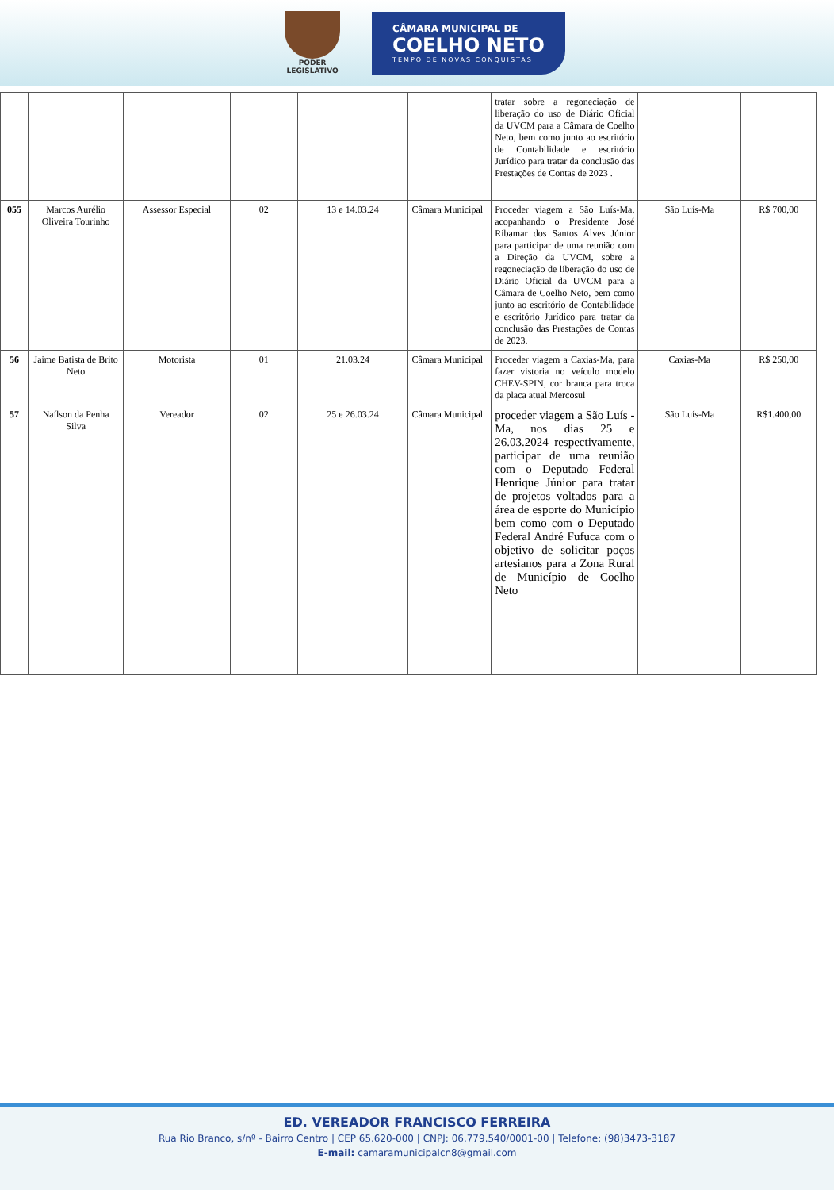PODER
LEGISLATIVO
CÂMARA MUNICIPAL DE
COELHO NETO
TEMPO DE NOVAS CONQUISTAS
| | | | | | | tratar sobre a regoneciação de liberação do uso de Diário Oficial da UVCM para a Câmara de Coelho Neto, bem como junto ao escritório de Contabilidade e escritório Jurídico para tratar da conclusão das Prestações de Contas de 2023 . | | |
| 055 | Marcos Aurélio Oliveira Tourinho | Assessor Especial | 02 | 13 e 14.03.24 | Câmara Municipal | Proceder viagem a São Luís-Ma, acopanhando o Presidente José Ribamar dos Santos Alves Júnior para participar de uma reunião com a Direção da UVCM, sobre a regoneciação de liberação do uso de Diário Oficial da UVCM para a Câmara de Coelho Neto, bem como junto ao escritório de Contabilidade e escritório Jurídico para tratar da conclusão das Prestações de Contas de 2023. | São Luís-Ma | R$ 700,00 |
| 56 | Jaime Batista de Brito Neto | Motorista | 01 | 21.03.24 | Câmara Municipal | Proceder viagem a Caxias-Ma, para fazer vistoria no veículo modelo CHEV-SPIN, cor branca para troca da placa atual Mercosul | Caxias-Ma | R$ 250,00 |
| 57 | Naílson da Penha Silva | Vereador | 02 | 25 e 26.03.24 | Câmara Municipal | proceder viagem a São Luís - Ma, nos dias 25 e 26.03.2024 respectivamente, participar de uma reunião com o Deputado Federal Henrique Júnior para tratar de projetos voltados para a área de esporte do Município bem como com o Deputado Federal André Fufuca com o objetivo de solicitar poços artesianos para a Zona Rural de Município de Coelho Neto | São Luís-Ma | R$1.400,00 |
ED. VEREADOR FRANCISCO FERREIRA
Rua Rio Branco, s/nº - Bairro Centro | CEP 65.620-000 | CNPJ: 06.779.540/0001-00 | Telefone: (98)3473-3187
E-mail: camaramunicipalcn8@gmail.com